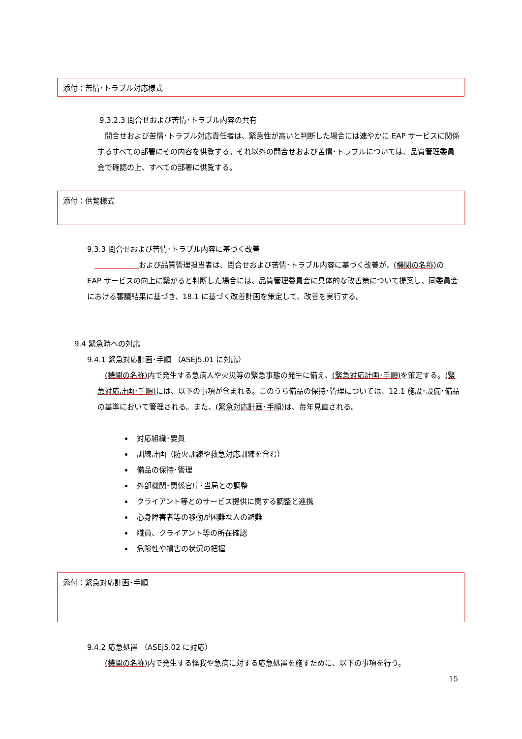添付：苦情･トラブル対応様式
9.3.2.3 問合せおよび苦情･トラブル内容の共有
　問合せおよび苦情･トラブル対応責任者は、緊急性が高いと判断した場合には速やかに EAP サービスに関係するすべての部署にその内容を供覧する。それ以外の問合せおよび苦情･トラブルについては、品質管理委員会で確認の上、すべての部署に供覧する。
添付：供覧様式
9.3.3 問合せおよび苦情･トラブル内容に基づく改善
　　　　　　　 および品質管理担当者は、問合せおよび苦情･トラブル内容に基づく改善が、(機関の名称) の EAP サービスの向上に繋がると判断した場合には、品質管理委員会に具体的な改善策について提案し、同委員会における審議結果に基づき、18.1 に基づく改善計画を策定して、改善を実行する。
9.4 緊急時への対応
9.4.1 緊急対応計画･手順 （ASEj5.01 に対応）
　(機関の名称) 内で発生する急病人や火災等の緊急事態の発生に備え、(緊急対応計画･手順) を策定する。(緊急対応計画･手順) には、以下の事項が含まれる。このうち備品の保持･管理については、12.1 施設･設備･備品の基準において管理される。また、(緊急対応計画･手順) は、毎年見直される。
対応組織･要員
訓練計画（防火訓練や救急対応訓練を含む）
備品の保持･管理
外部機関･関係官庁･当局との調整
クライアント等とのサービス提供に関する調整と連携
心身障害者等の移動が困難な人の避難
職員、クライアント等の所在確認
危険性や損害の状況の把握
添付：緊急対応計画･手順
9.4.2 応急処置 （ASEj5.02 に対応）
　(機関の名称) 内で発生する怪我や急病に対する応急処置を施すために、以下の事項を行う。
15